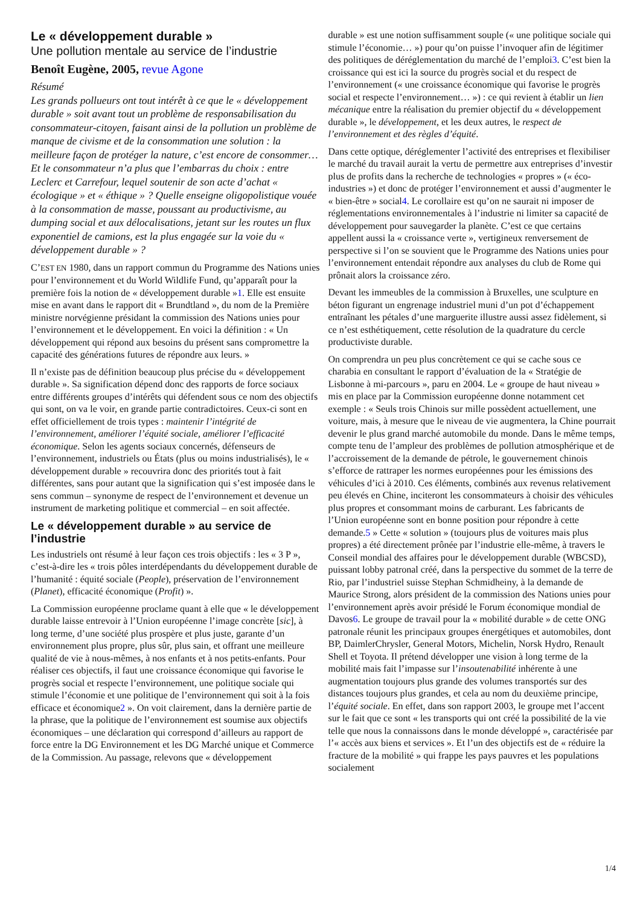Le « développement durable »
Une pollution mentale au service de l’industrie
Benoît Eugène, 2005, revue Agone
Résumé
Les grands pollueurs ont tout intérêt à ce que le « développement durable » soit avant tout un problème de responsabilisation du consommateur-citoyen, faisant ainsi de la pollution un problème de manque de civisme et de la consommation une solution : la meilleure façon de protéger la nature, c’est encore de consommer… Et le consommateur n’a plus que l’embarras du choix : entre Leclerc et Carrefour, lequel soutenir de son acte d’achat « écologique » et « éthique » ? Quelle enseigne oligopolistique vouée à la consommation de masse, poussant au productivisme, au dumping social et aux délocalisations, jetant sur les routes un flux exponentiel de camions, est la plus engagée sur la voie du « développement durable » ?
C’EST EN 1980, dans un rapport commun du Programme des Nations unies pour l’environnement et du World Wildlife Fund, qu’apparaît pour la première fois la notion de « développement durable »1. Elle est ensuite mise en avant dans le rapport dit « Brundtland », du nom de la Première ministre norvégienne présidant la commission des Nations unies pour l’environnement et le développement. En voici la définition : « Un développement qui répond aux besoins du présent sans compromettre la capacité des générations futures de répondre aux leurs. »
Il n’existe pas de définition beaucoup plus précise du « développement durable ». Sa signification dépend donc des rapports de force sociaux entre différents groupes d’intérêts qui défendent sous ce nom des objectifs qui sont, on va le voir, en grande partie contradictoires. Ceux-ci sont en effet officiellement de trois types : maintenir l’intégrité de l’environnement, améliorer l’équité sociale, améliorer l’efficacité économique. Selon les agents sociaux concernés, défenseurs de l’environnement, industriels ou États (plus ou moins industrialisés), le « développement durable » recouvrira donc des priorités tout à fait différentes, sans pour autant que la signification qui s’est imposée dans le sens commun – synonyme de respect de l’environnement et devenue un instrument de marketing politique et commercial – en soit affectée.
Le « développement durable » au service de l’industrie
Les industriels ont résumé à leur façon ces trois objectifs : les « 3 P », c’est-à-dire les « trois pôles interdépendants du développement durable de l’humanité : équité sociale (People), préservation de l’environnement (Planet), efficacité économique (Profit) ».
La Commission européenne proclame quant à elle que « le développement durable laisse entrevoir à l’Union européenne l’image concrète [sic], à long terme, d’une société plus prospère et plus juste, garante d’un environnement plus propre, plus sûr, plus sain, et offrant une meilleure qualité de vie à nous-mêmes, à nos enfants et à nos petits-enfants. Pour réaliser ces objectifs, il faut une croissance économique qui favorise le progrès social et respecte l’environnement, une politique sociale qui stimule l’économie et une politique de l’environnement qui soit à la fois efficace et économique2 ». On voit clairement, dans la dernière partie de la phrase, que la politique de l’environnement est soumise aux objectifs économiques – une déclaration qui correspond d’ailleurs au rapport de force entre la DG Environnement et les DG Marché unique et Commerce de la Commission. Au passage, relevons que « développement
durable » est une notion suffisamment souple (« une politique sociale qui stimule l’économie… ») pour qu’on puisse l’invoquer afin de légitimer des politiques de déréglementation du marché de l’emploi3. C’est bien la croissance qui est ici la source du progrès social et du respect de l’environnement (« une croissance économique qui favorise le progrès social et respecte l’environnement… ») : ce qui revient à établir un lien mécanique entre la réalisation du premier objectif du « développement durable », le développement, et les deux autres, le respect de l’environnement et des règles d’équité.
Dans cette optique, déréglementer l’activité des entreprises et flexibiliser le marché du travail aurait la vertu de permettre aux entreprises d’investir plus de profits dans la recherche de technologies « propres » (« éco-industries ») et donc de protéger l’environnement et aussi d’augmenter le « bien-être » social4. Le corollaire est qu’on ne saurait ni imposer de réglementations environnementales à l’industrie ni limiter sa capacité de développement pour sauvegarder la planète. C’est ce que certains appellent aussi la « croissance verte », vertigineux renversement de perspective si l’on se souvient que le Programme des Nations unies pour l’environnement entendait répondre aux analyses du club de Rome qui prônait alors la croissance zéro.
Devant les immeubles de la commission à Bruxelles, une sculpture en béton figurant un engrenage industriel muni d’un pot d’échappement entraînant les pétales d’une marguerite illustre aussi assez fidèlement, si ce n’est esthétiquement, cette résolution de la quadrature du cercle productiviste durable.
On comprendra un peu plus concrètement ce qui se cache sous ce charabia en consultant le rapport d’évaluation de la « Stratégie de Lisbonne à mi-parcours », paru en 2004. Le « groupe de haut niveau » mis en place par la Commission européenne donne notamment cet exemple : « Seuls trois Chinois sur mille possèdent actuellement, une voiture, mais, à mesure que le niveau de vie augmentera, la Chine pourrait devenir le plus grand marché automobile du monde. Dans le même temps, compte tenu de l’ampleur des problèmes de pollution atmosphérique et de l’accroissement de la demande de pétrole, le gouvernement chinois s’efforce de rattraper les normes européennes pour les émissions des véhicules d’ici à 2010. Ces éléments, combinés aux revenus relativement peu élevés en Chine, inciteront les consommateurs à choisir des véhicules plus propres et consommant moins de carburant. Les fabricants de l’Union européenne sont en bonne position pour répondre à cette demande.5 » Cette « solution » (toujours plus de voitures mais plus propres) a été directement prônée par l’industrie elle-même, à travers le Conseil mondial des affaires pour le développement durable (WBCSD), puissant lobby patronal créé, dans la perspective du sommet de la terre de Rio, par l’industriel suisse Stephan Schmidheiny, à la demande de Maurice Strong, alors président de la commission des Nations unies pour l’environnement après avoir présidé le Forum économique mondial de Davos6. Le groupe de travail pour la « mobilité durable » de cette ONG patronale réunit les principaux groupes énergétiques et automobiles, dont BP, DaimlerChrysler, General Motors, Michelin, Norsk Hydro, Renault Shell et Toyota. Il prétend développer une vision à long terme de la mobilité mais fait l’impasse sur l’insoutenabilité inhérente à une augmentation toujours plus grande des volumes transportés sur des distances toujours plus grandes, et cela au nom du deuxième principe, l’équité sociale. En effet, dans son rapport 2003, le groupe met l’accent sur le fait que ce sont « les transports qui ont créé la possibilité de la vie telle que nous la connaissons dans le monde développé », caractérisée par l’« accès aux biens et services ». Et l’un des objectifs est de « réduire la fracture de la mobilité » qui frappe les pays pauvres et les populations socialement
1/4